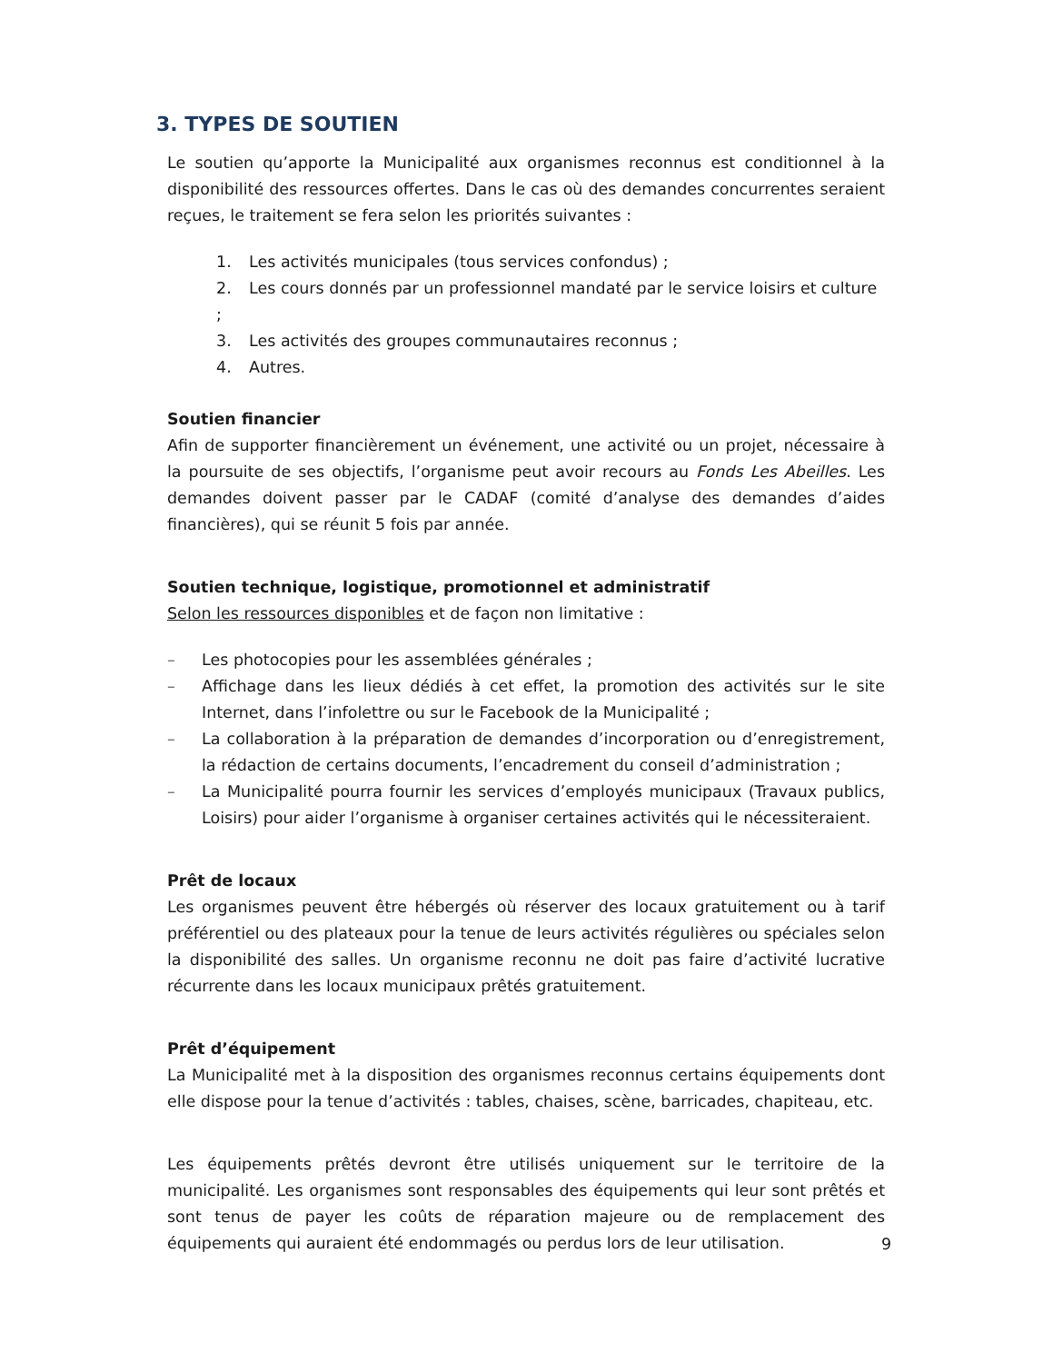3. TYPES DE SOUTIEN
Le soutien qu’apporte la Municipalité aux organismes reconnus est conditionnel à la disponibilité des ressources offertes. Dans le cas où des demandes concurrentes seraient reçues, le traitement se fera selon les priorités suivantes :
1. Les activités municipales (tous services confondus) ;
2. Les cours donnés par un professionnel mandaté par le service loisirs et culture ;
3. Les activités des groupes communautaires reconnus ;
4. Autres.
Soutien financier
Afin de supporter financièrement un événement, une activité ou un projet, nécessaire à la poursuite de ses objectifs, l’organisme peut avoir recours au Fonds Les Abeilles. Les demandes doivent passer par le CADAF (comité d’analyse des demandes d’aides financières), qui se réunit 5 fois par année.
Soutien technique, logistique, promotionnel et administratif
Selon les ressources disponibles et de façon non limitative :
– Les photocopies pour les assemblées générales ;
– Affichage dans les lieux dédiés à cet effet, la promotion des activités sur le site Internet, dans l’infolettre ou sur le Facebook de la Municipalité ;
– La collaboration à la préparation de demandes d’incorporation ou d’enregistrement, la rédaction de certains documents, l’encadrement du conseil d’administration ;
– La Municipalité pourra fournir les services d’employés municipaux (Travaux publics, Loisirs) pour aider l’organisme à organiser certaines activités qui le nécessiteraient.
Prêt de locaux
Les organismes peuvent être hébergés où réserver des locaux gratuitement ou à tarif préférentiel ou des plateaux pour la tenue de leurs activités régulières ou spéciales selon la disponibilité des salles. Un organisme reconnu ne doit pas faire d’activité lucrative récurrente dans les locaux municipaux prêtés gratuitement.
Prêt d’équipement
La Municipalité met à la disposition des organismes reconnus certains équipements dont elle dispose pour la tenue d’activités : tables, chaises, scène, barricades, chapiteau, etc.
Les équipements prêtés devront être utilisés uniquement sur le territoire de la municipalité. Les organismes sont responsables des équipements qui leur sont prêtés et sont tenus de payer les coûts de réparation majeure ou de remplacement des équipements qui auraient été endommagés ou perdus lors de leur utilisation.
9